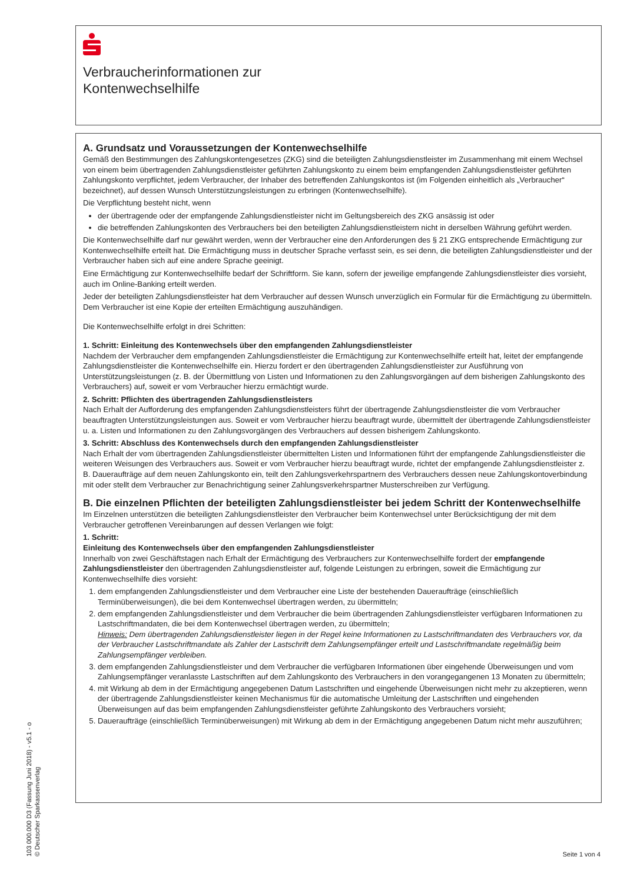Verbraucherinformationen zur
Kontenwechselhilfe
A. Grundsatz und Voraussetzungen der Kontenwechselhilfe
Gemäß den Bestimmungen des Zahlungskontengesetzes (ZKG) sind die beteiligten Zahlungsdienstleister im Zusammenhang mit einem Wechsel von einem beim übertragenden Zahlungsdienstleister geführten Zahlungskonto zu einem beim empfangenden Zahlungsdienstleister geführten Zahlungskonto verpflichtet, jedem Verbraucher, der Inhaber des betreffenden Zahlungskontos ist (im Folgenden einheitlich als „Verbraucher“ bezeichnet), auf dessen Wunsch Unterstützungsleistungen zu erbringen (Kontenwechselhilfe).
Die Verpflichtung besteht nicht, wenn
der übertragende oder der empfangende Zahlungsdienstleister nicht im Geltungsbereich des ZKG ansässig ist oder
die betreffenden Zahlungskonten des Verbrauchers bei den beteiligten Zahlungsdienstleistern nicht in derselben Währung geführt werden.
Die Kontenwechselhilfe darf nur gewährt werden, wenn der Verbraucher eine den Anforderungen des § 21 ZKG entsprechende Ermächtigung zur Kontenwechselhilfe erteilt hat. Die Ermächtigung muss in deutscher Sprache verfasst sein, es sei denn, die beteiligten Zahlungsdienstleister und der Verbraucher haben sich auf eine andere Sprache geeinigt.
Eine Ermächtigung zur Kontenwechselhilfe bedarf der Schriftform. Sie kann, sofern der jeweilige empfangende Zahlungsdienstleister dies vorsieht, auch im Online-Banking erteilt werden.
Jeder der beteiligten Zahlungsdienstleister hat dem Verbraucher auf dessen Wunsch unverzüglich ein Formular für die Ermächtigung zu übermitteln. Dem Verbraucher ist eine Kopie der erteilten Ermächtigung auszuhändigen.
Die Kontenwechselhilfe erfolgt in drei Schritten:
1. Schritt: Einleitung des Kontenwechsels über den empfangenden Zahlungsdienstleister
Nachdem der Verbraucher dem empfangenden Zahlungsdienstleister die Ermächtigung zur Kontenwechselhilfe erteilt hat, leitet der empfangende Zahlungsdienstleister die Kontenwechselhilfe ein. Hierzu fordert er den übertragenden Zahlungsdienstleister zur Ausführung von Unterstützungsleistungen (z. B. der Übermittlung von Listen und Informationen zu den Zahlungsvorgängen auf dem bisherigen Zahlungskonto des Verbrauchers) auf, soweit er vom Verbraucher hierzu ermächtigt wurde.
2. Schritt: Pflichten des übertragenden Zahlungsdienstleisters
Nach Erhalt der Aufforderung des empfangenden Zahlungsdienstleisters führt der übertragende Zahlungsdienstleister die vom Verbraucher beauftragten Unterstützungsleistungen aus. Soweit er vom Verbraucher hierzu beauftragt wurde, übermittelt der übertragende Zahlungsdienstleister u. a. Listen und Informationen zu den Zahlungsvorgängen des Verbrauchers auf dessen bisherigem Zahlungskonto.
3. Schritt: Abschluss des Kontenwechsels durch den empfangenden Zahlungsdienstleister
Nach Erhalt der vom übertragenden Zahlungsdienstleister übermittelten Listen und Informationen führt der empfangende Zahlungsdienstleister die weiteren Weisungen des Verbrauchers aus. Soweit er vom Verbraucher hierzu beauftragt wurde, richtet der empfangende Zahlungsdienstleister z. B. Daueraufträge auf dem neuen Zahlungskonto ein, teilt den Zahlungsverkehrspartnern des Verbrauchers dessen neue Zahlungskontoverbindung mit oder stellt dem Verbraucher zur Benachrichtigung seiner Zahlungsverkehrspartner Musterschreiben zur Verfügung.
B. Die einzelnen Pflichten der beteiligten Zahlungsdienstleister bei jedem Schritt der Kontenwechselhilfe
Im Einzelnen unterstützen die beteiligten Zahlungsdienstleister den Verbraucher beim Kontenwechsel unter Berücksichtigung der mit dem Verbraucher getroffenen Vereinbarungen auf dessen Verlangen wie folgt:
1. Schritt:
Einleitung des Kontenwechsels über den empfangenden Zahlungsdienstleister
Innerhalb von zwei Geschäftstagen nach Erhalt der Ermächtigung des Verbrauchers zur Kontenwechselhilfe fordert der empfangende Zahlungsdienstleister den übertragenden Zahlungsdienstleister auf, folgende Leistungen zu erbringen, soweit die Ermächtigung zur Kontenwechselhilfe dies vorsieht:
1. dem empfangenden Zahlungsdienstleister und dem Verbraucher eine Liste der bestehenden Daueraufträge (einschließlich Terminüberweisungen), die bei dem Kontenwechsel übertragen werden, zu übermitteln;
2. dem empfangenden Zahlungsdienstleister und dem Verbraucher die beim übertragenden Zahlungsdienstleister verfügbaren Informationen zu Lastschriftmandaten, die bei dem Kontenwechsel übertragen werden, zu übermitteln;
Hinweis: Dem übertragenden Zahlungsdienstleister liegen in der Regel keine Informationen zu Lastschriftmandaten des Verbrauchers vor, da der Verbraucher Lastschriftmandate als Zahler der Lastschrift dem Zahlungsempfänger erteilt und Lastschriftmandate regelmäßig beim Zahlungsempfänger verbleiben.
3. dem empfangenden Zahlungsdienstleister und dem Verbraucher die verfügbaren Informationen über eingehende Überweisungen und vom Zahlungsempfänger veranlasste Lastschriften auf dem Zahlungskonto des Verbrauchers in den vorangegangenen 13 Monaten zu übermitteln;
4. mit Wirkung ab dem in der Ermächtigung angegebenen Datum Lastschriften und eingehende Überweisungen nicht mehr zu akzeptieren, wenn der übertragende Zahlungsdienstleister keinen Mechanismus für die automatische Umleitung der Lastschriften und eingehenden Überweisungen auf das beim empfangenden Zahlungsdienstleister geführte Zahlungskonto des Verbrauchers vorsieht;
5. Daueraufträge (einschließlich Terminüberweisungen) mit Wirkung ab dem in der Ermächtigung angegebenen Datum nicht mehr auszuführen;
103 000.000 D3 (Fassung Juni 2018) - v5.1 - o
© Deutscher Sparkassenverlag
Seite 1 von 4